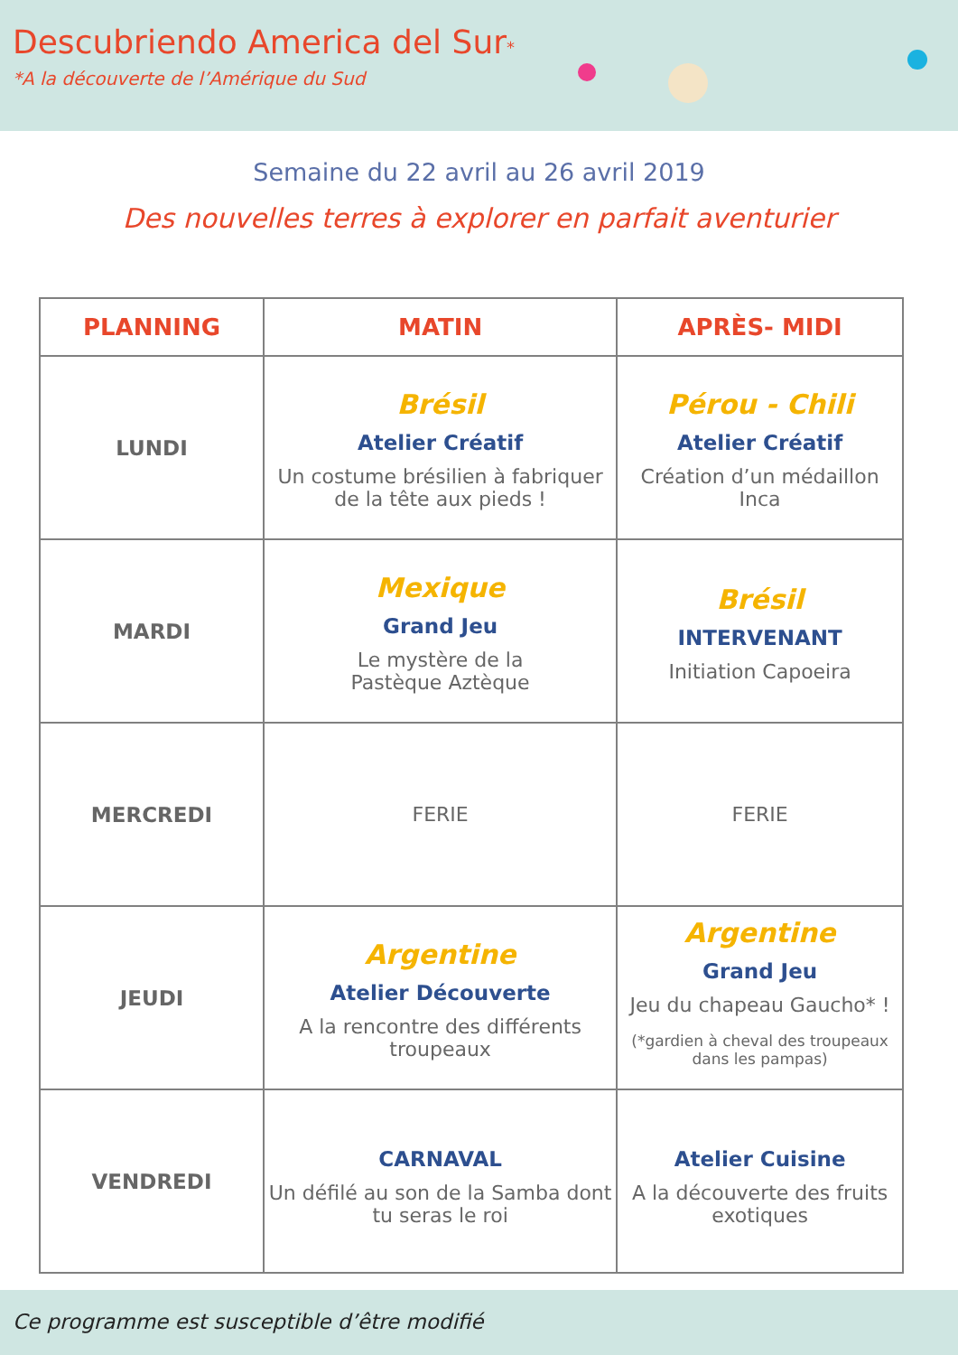Descubriendo America del Sur*
*A la découverte de l’Amérique du Sud
Semaine du 22 avril au 26 avril 2019
Des nouvelles terres à explorer en parfait aventurier
| PLANNING | MATIN | APRÈS- MIDI |
| --- | --- | --- |
| LUNDI | Brésil Atelier Créatif Un costume brésilien à fabriquer de la tête aux pieds ! | Pérou - Chili Atelier Créatif Création d’un médaillon Inca |
| MARDI | Mexique Grand Jeu Le mystère de la Pastèque Aztèque | Brésil INTERVENANT Initiation Capoeira |
| MERCREDI | FERIE | FERIE |
| JEUDI | Argentine Atelier Découverte A la rencontre des différents troupeaux | Argentine Grand Jeu Jeu du chapeau Gaucho* ! (*gardien à cheval des troupeaux dans les pampas) |
| VENDREDI | CARNAVAL Un défilé au son de la Samba dont tu seras le roi | Atelier Cuisine A la découverte des fruits exotiques |
Ce programme est susceptible d’être modifié